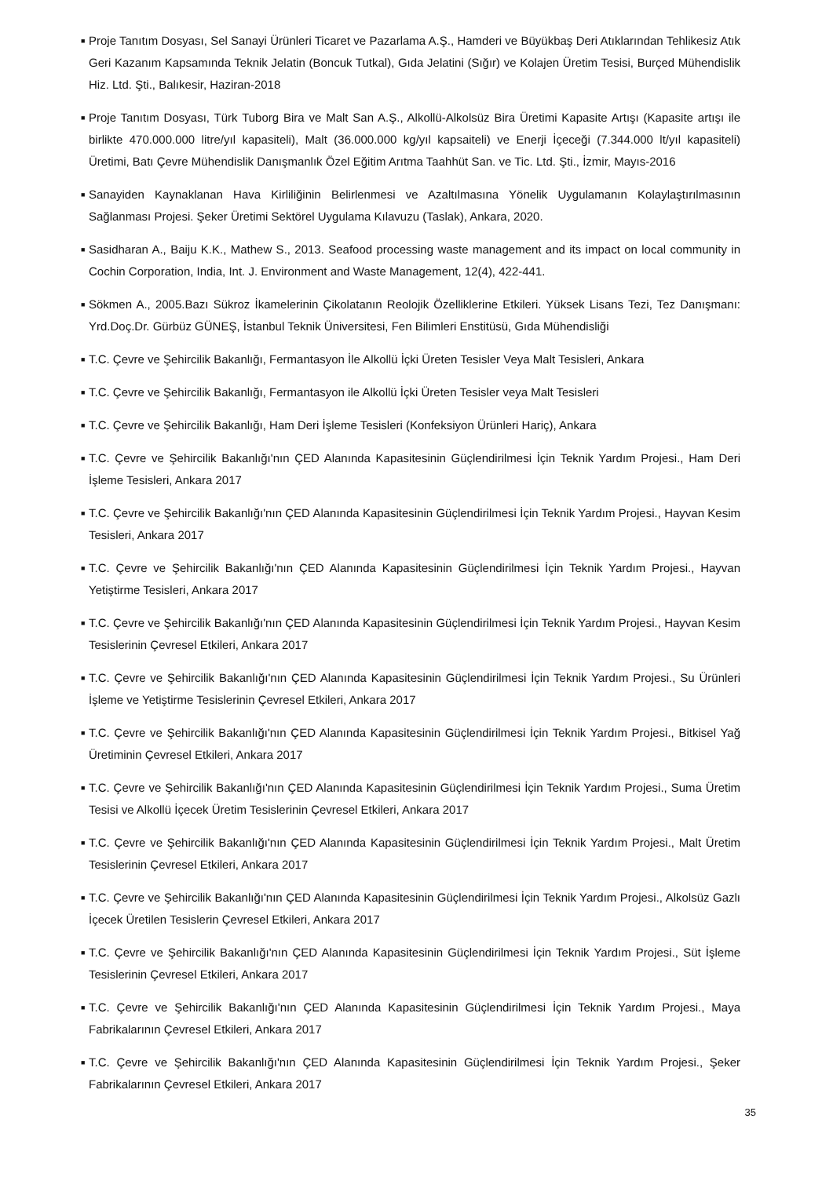■ Proje Tanıtım Dosyası, Sel Sanayi Ürünleri Ticaret ve Pazarlama A.Ş., Hamderi ve Büyükbaş Deri Atıklarından Tehlikesiz Atık Geri Kazanım Kapsamında Teknik Jelatin (Boncuk Tutkal), Gıda Jelatini (Sığır) ve Kolajen Üretim Tesisi, Burçed Mühendislik Hiz. Ltd. Şti., Balıkesir, Haziran-2018
■ Proje Tanıtım Dosyası, Türk Tuborg Bira ve Malt San A.Ş., Alkollü-Alkolsüz Bira Üretimi Kapasite Artışı (Kapasite artışı ile birlikte 470.000.000 litre/yıl kapasiteli), Malt (36.000.000 kg/yıl kapsaiteli) ve Enerji İçeceği (7.344.000 lt/yıl kapasiteli) Üretimi, Batı Çevre Mühendislik Danışmanlık Özel Eğitim Arıtma Taahhüt San. ve Tic. Ltd. Şti., İzmir, Mayıs-2016
■ Sanayiden Kaynaklanan Hava Kirliliğinin Belirlenmesi ve Azaltılmasına Yönelik Uygulamanın Kolaylaştırılmasının Sağlanması Projesi. Şeker Üretimi Sektörel Uygulama Kılavuzu (Taslak), Ankara, 2020.
■ Sasidharan A., Baiju K.K., Mathew S., 2013. Seafood processing waste management and its impact on local community in Cochin Corporation, India, Int. J. Environment and Waste Management, 12(4), 422-441.
■ Sökmen A., 2005.Bazı Sükroz İkamelerinin Çikolatanın Reolojik Özelliklerine Etkileri. Yüksek Lisans Tezi, Tez Danışmanı: Yrd.Doç.Dr. Gürbüz GÜNEŞ, İstanbul Teknik Üniversitesi, Fen Bilimleri Enstitüsü, Gıda Mühendisliği
■ T.C. Çevre ve Şehircilik Bakanlığı, Fermantasyon İle Alkollü İçki Üreten Tesisler Veya Malt Tesisleri, Ankara
■ T.C. Çevre ve Şehircilik Bakanlığı, Fermantasyon ile Alkollü İçki Üreten Tesisler veya Malt Tesisleri
■ T.C. Çevre ve Şehircilik Bakanlığı, Ham Deri İşleme Tesisleri (Konfeksiyon Ürünleri Hariç), Ankara
■ T.C. Çevre ve Şehircilik Bakanlığı'nın ÇED Alanında Kapasitesinin Güçlendirilmesi İçin Teknik Yardım Projesi., Ham Deri İşleme Tesisleri, Ankara 2017
■ T.C. Çevre ve Şehircilik Bakanlığı'nın ÇED Alanında Kapasitesinin Güçlendirilmesi İçin Teknik Yardım Projesi., Hayvan Kesim Tesisleri, Ankara 2017
■ T.C. Çevre ve Şehircilik Bakanlığı'nın ÇED Alanında Kapasitesinin Güçlendirilmesi İçin Teknik Yardım Projesi., Hayvan Yetiştirme Tesisleri, Ankara 2017
■ T.C. Çevre ve Şehircilik Bakanlığı'nın ÇED Alanında Kapasitesinin Güçlendirilmesi İçin Teknik Yardım Projesi., Hayvan Kesim Tesislerinin Çevresel Etkileri, Ankara 2017
■ T.C. Çevre ve Şehircilik Bakanlığı'nın ÇED Alanında Kapasitesinin Güçlendirilmesi İçin Teknik Yardım Projesi., Su Ürünleri İşleme ve Yetiştirme Tesislerinin Çevresel Etkileri, Ankara 2017
■ T.C. Çevre ve Şehircilik Bakanlığı'nın ÇED Alanında Kapasitesinin Güçlendirilmesi İçin Teknik Yardım Projesi., Bitkisel Yağ Üretiminin Çevresel Etkileri, Ankara 2017
■ T.C. Çevre ve Şehircilik Bakanlığı'nın ÇED Alanında Kapasitesinin Güçlendirilmesi İçin Teknik Yardım Projesi., Suma Üretim Tesisi ve Alkollü İçecek Üretim Tesislerinin Çevresel Etkileri, Ankara 2017
■ T.C. Çevre ve Şehircilik Bakanlığı'nın ÇED Alanında Kapasitesinin Güçlendirilmesi İçin Teknik Yardım Projesi., Malt Üretim Tesislerinin Çevresel Etkileri, Ankara 2017
■ T.C. Çevre ve Şehircilik Bakanlığı'nın ÇED Alanında Kapasitesinin Güçlendirilmesi İçin Teknik Yardım Projesi., Alkolsüz Gazlı İçecek Üretilen Tesislerin Çevresel Etkileri, Ankara 2017
■ T.C. Çevre ve Şehircilik Bakanlığı'nın ÇED Alanında Kapasitesinin Güçlendirilmesi İçin Teknik Yardım Projesi., Süt İşleme Tesislerinin Çevresel Etkileri, Ankara 2017
■ T.C. Çevre ve Şehircilik Bakanlığı'nın ÇED Alanında Kapasitesinin Güçlendirilmesi İçin Teknik Yardım Projesi., Maya Fabrikalarının Çevresel Etkileri, Ankara 2017
■ T.C. Çevre ve Şehircilik Bakanlığı'nın ÇED Alanında Kapasitesinin Güçlendirilmesi İçin Teknik Yardım Projesi., Şeker Fabrikalarının Çevresel Etkileri, Ankara 2017
35